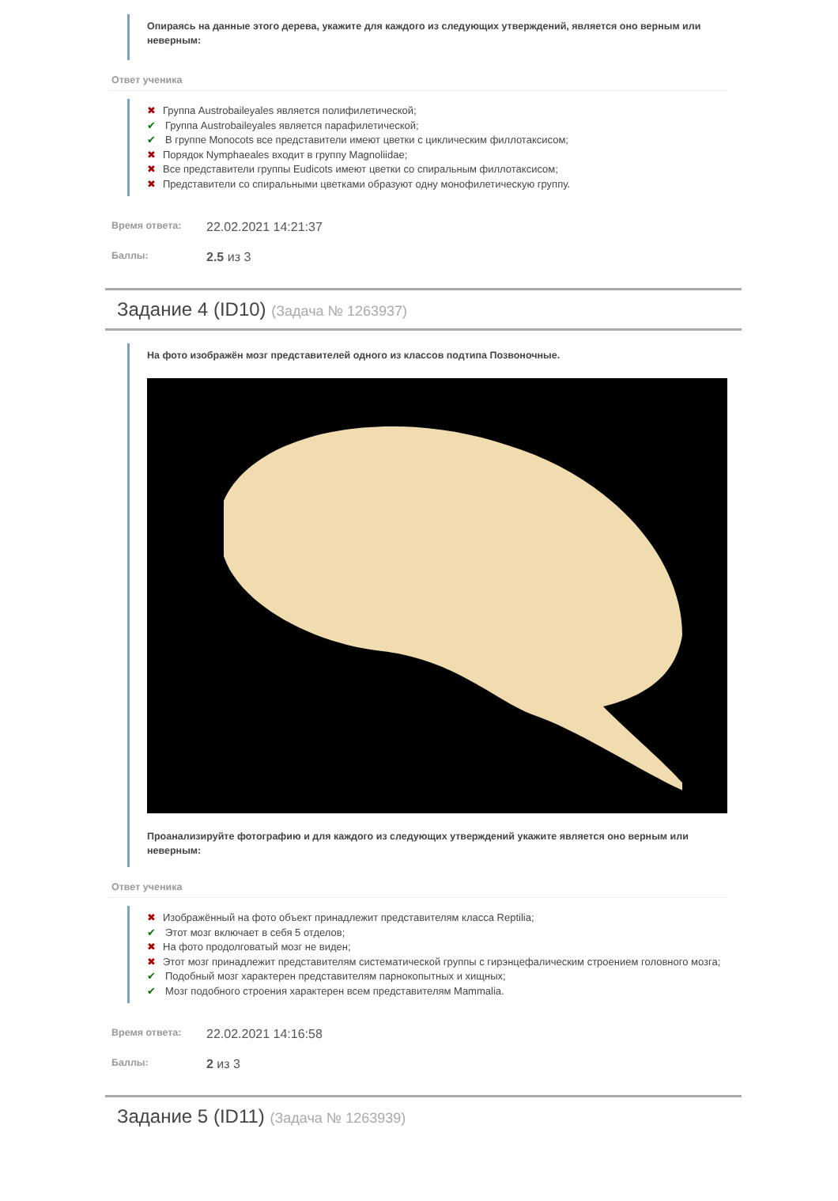Опираясь на данные этого дерева, укажите для каждого из следующих утверждений, является оно верным или неверным:
Ответ ученика
✖ Группа Austrobaileyales является полифилетической;
✔ Группа Austrobaileyales является парафилетической;
✔ В группе Monocots все представители имеют цветки с циклическим филлотаксисом;
✖ Порядок Nymphaeales входит в группу Magnoliidae;
✖ Все представители группы Eudicots имеют цветки со спиральным филлотаксисом;
✖ Представители со спиральными цветками образуют одну монофилетическую группу.
Время ответа: 22.02.2021 14:21:37
Баллы: 2.5 из 3
Задание 4 (ID10) (Задача № 1263937)
На фото изображён мозг представителей одного из классов подтипа Позвоночные.
Проанализируйте фотографию и для каждого из следующих утверждений укажите является оно верным или неверным:
Ответ ученика
✖ Изображённый на фото объект принадлежит представителям класса Reptilia;
✔ Этот мозг включает в себя 5 отделов;
✖ На фото продолговатый мозг не виден;
✖ Этот мозг принадлежит представителям систематической группы с гирэнцефалическим строением головного мозга;
✔ Подобный мозг характерен представителям парнокопытных и хищных;
✔ Мозг подобного строения характерен всем представителям Mammalia.
Время ответа: 22.02.2021 14:16:58
Баллы: 2 из 3
Задание 5 (ID11) (Задача № 1263939)